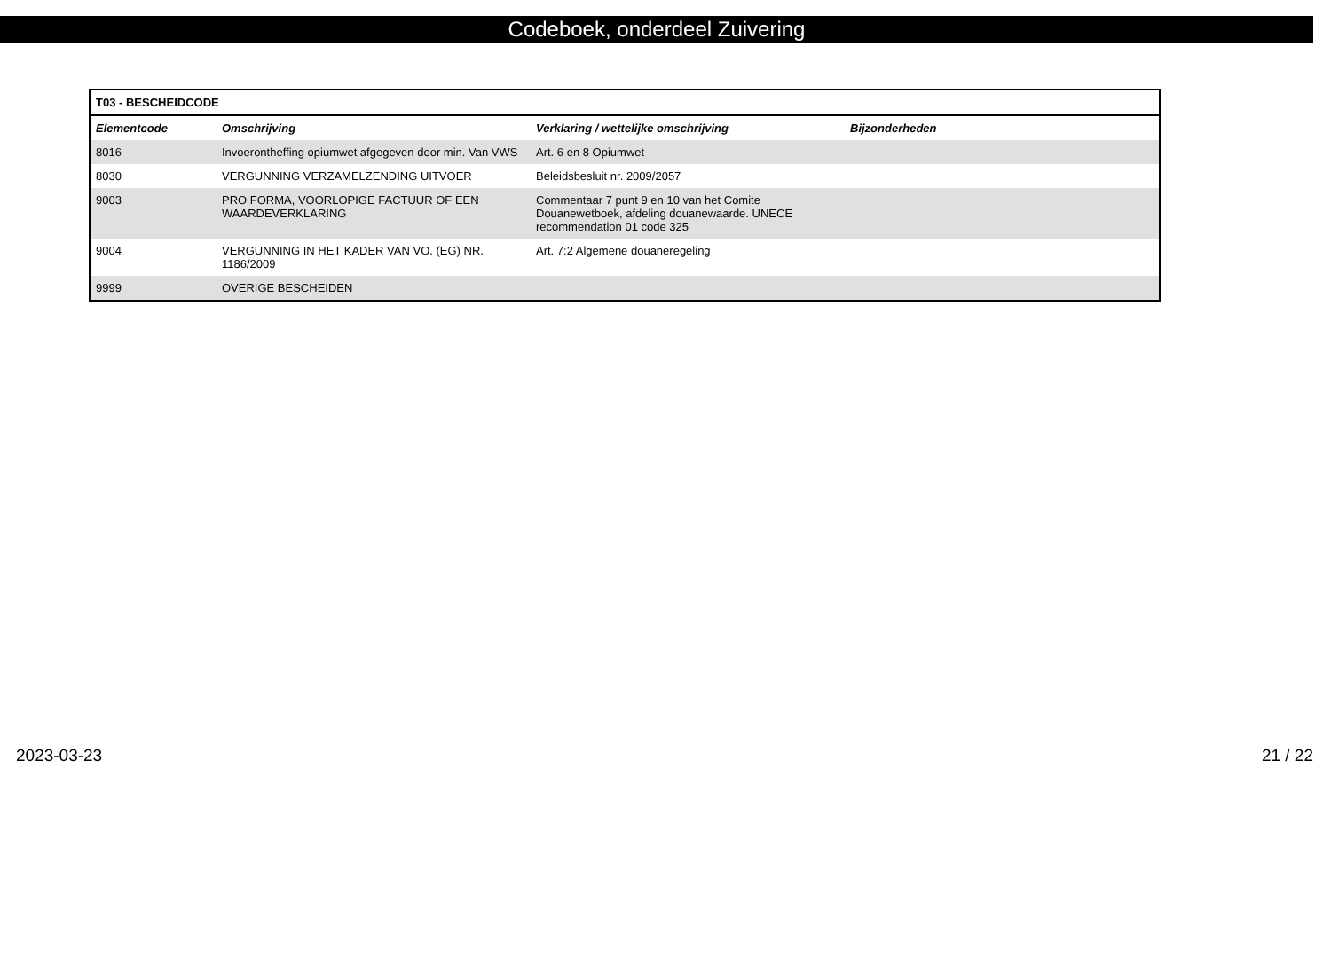Codeboek, onderdeel Zuivering
| T03 - BESCHEIDCODE | | | |
| --- | --- | --- | --- |
| Elementcode | Omschrijving | Verklaring / wettelijke omschrijving | Bijzonderheden |
| 8016 | Invoerontheffing opiumwet afgegeven door min. Van VWS | Art. 6 en 8 Opiumwet | |
| 8030 | VERGUNNING VERZAMELZENDING UITVOER | Beleidsbesluit nr. 2009/2057 | |
| 9003 | PRO FORMA, VOORLOPIGE FACTUUR OF EEN WAARDEVERKLARING | Commentaar 7 punt 9 en 10 van het Comite Douanewetboek, afdeling douanewaarde. UNECE recommendation 01 code 325 | |
| 9004 | VERGUNNING IN HET KADER VAN VO. (EG) NR. 1186/2009 | Art. 7:2 Algemene douaneregeling | |
| 9999 | OVERIGE BESCHEIDEN | | |
2023-03-23 21 / 22